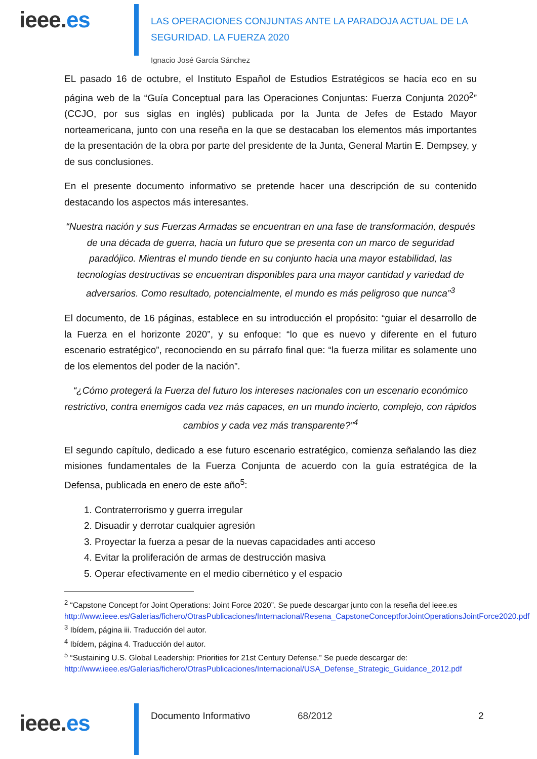ieee.es
LAS OPERACIONES CONJUNTAS ANTE LA PARADOJA ACTUAL DE LA
SEGURIDAD. LA FUERZA 2020
Ignacio José García Sánchez
EL pasado 16 de octubre, el Instituto Español de Estudios Estratégicos se hacía eco en su página web de la “Guía Conceptual para las Operaciones Conjuntas: Fuerza Conjunta 2020<sup>2</sup>” (CCJO, por sus siglas en inglés) publicada por la Junta de Jefes de Estado Mayor norteamericana, junto con una reseña en la que se destacaban los elementos más importantes de la presentación de la obra por parte del presidente de la Junta, General Martin E. Dempsey, y de sus conclusiones.
En el presente documento informativo se pretende hacer una descripción de su contenido destacando los aspectos más interesantes.
“Nuestra nación y sus Fuerzas Armadas se encuentran en una fase de transformación, después de una década de guerra, hacia un futuro que se presenta con un marco de seguridad paradójico. Mientras el mundo tiende en su conjunto hacia una mayor estabilidad, las tecnologías destructivas se encuentran disponibles para una mayor cantidad y variedad de adversarios. Como resultado, potencialmente, el mundo es más peligroso que nunca”<sup>3</sup>
El documento, de 16 páginas, establece en su introducción el propósito: “guiar el desarrollo de la Fuerza en el horizonte 2020”, y su enfoque: “lo que es nuevo y diferente en el futuro escenario estratégico”, reconociendo en su párrafo final que: “la fuerza militar es solamente uno de los elementos del poder de la nación”.
“¿Cómo protegerá la Fuerza del futuro los intereses nacionales con un escenario económico restrictivo, contra enemigos cada vez más capaces, en un mundo incierto, complejo, con rápidos cambios y cada vez más transparente?”<sup>4</sup>
El segundo capítulo, dedicado a ese futuro escenario estratégico, comienza señalando las diez misiones fundamentales de la Fuerza Conjunta de acuerdo con la guía estratégica de la Defensa, publicada en enero de este año<sup>5</sup>:
1. Contraterrorismo y guerra irregular
2. Disuadir y derrotar cualquier agresión
3. Proyectar la fuerza a pesar de la nuevas capacidades anti acceso
4. Evitar la proliferación de armas de destrucción masiva
5. Operar efectivamente en el medio cibernético y el espacio
<sup>2</sup> “Capstone Concept for Joint Operations: Joint Force 2020”. Se puede descargar junto con la reseña del ieee.es http://www.ieee.es/Galerias/fichero/OtrasPublicaciones/Internacional/Resena_CapstoneConceptforJointOperationsJointForce2020.pdf
<sup>3</sup> Ibídem, página iii. Traducción del autor.
<sup>4</sup> Ibídem, página 4. Traducción del autor.
<sup>5</sup> “Sustaining U.S. Global Leadership: Priorities for 21st Century Defense.” Se puede descargar de: http://www.ieee.es/Galerias/fichero/OtrasPublicaciones/Internacional/USA_Defense_Strategic_Guidance_2012.pdf
ieee.es
Documento Informativo 68/2012 2